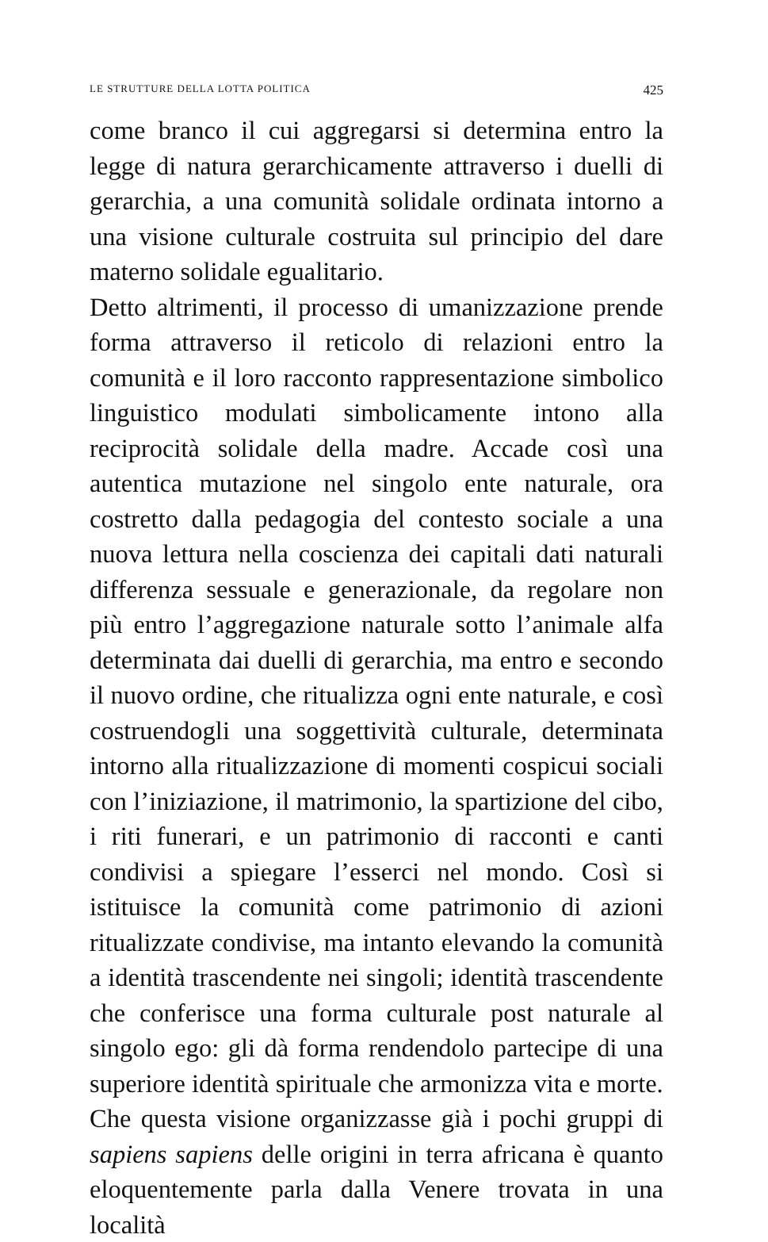LE STRUTTURE DELLA LOTTA POLITICA 425
come branco il cui aggregarsi si determina entro la legge di natura gerarchicamente attraverso i duelli di gerarchia, a una comunità solidale ordinata intorno a una visione culturale costruita sul principio del dare materno solidale egualitario.
Detto altrimenti, il processo di umanizzazione prende forma attraverso il reticolo di relazioni entro la comunità e il loro racconto rappresentazione simbolico linguistico modulati simbolicamente intono alla reciprocità solidale della madre. Accade così una autentica mutazione nel singolo ente naturale, ora costretto dalla pedagogia del contesto sociale a una nuova lettura nella coscienza dei capitali dati naturali differenza sessuale e generazionale, da regolare non più entro l’aggregazione naturale sotto l’animale alfa determinata dai duelli di gerarchia, ma entro e secondo il nuovo ordine, che ritualizza ogni ente naturale, e così costruendogli una soggettività culturale, determinata intorno alla ritualizzazione di momenti cospicui sociali con l’iniziazione, il matrimonio, la spartizione del cibo, i riti funerari, e un patrimonio di racconti e canti condivisi a spiegare l’esserci nel mondo. Così si istituisce la comunità come patrimonio di azioni ritualizzate condivise, ma intanto elevando la comunità a identità trascendente nei singoli; identità trascendente che conferisce una forma culturale post naturale al singolo ego: gli dà forma rendendolo partecipe di una superiore identità spirituale che armonizza vita e morte.
Che questa visione organizzasse già i pochi gruppi di sapiens sapiens delle origini in terra africana è quanto eloquentemente parla dalla Venere trovata in una località